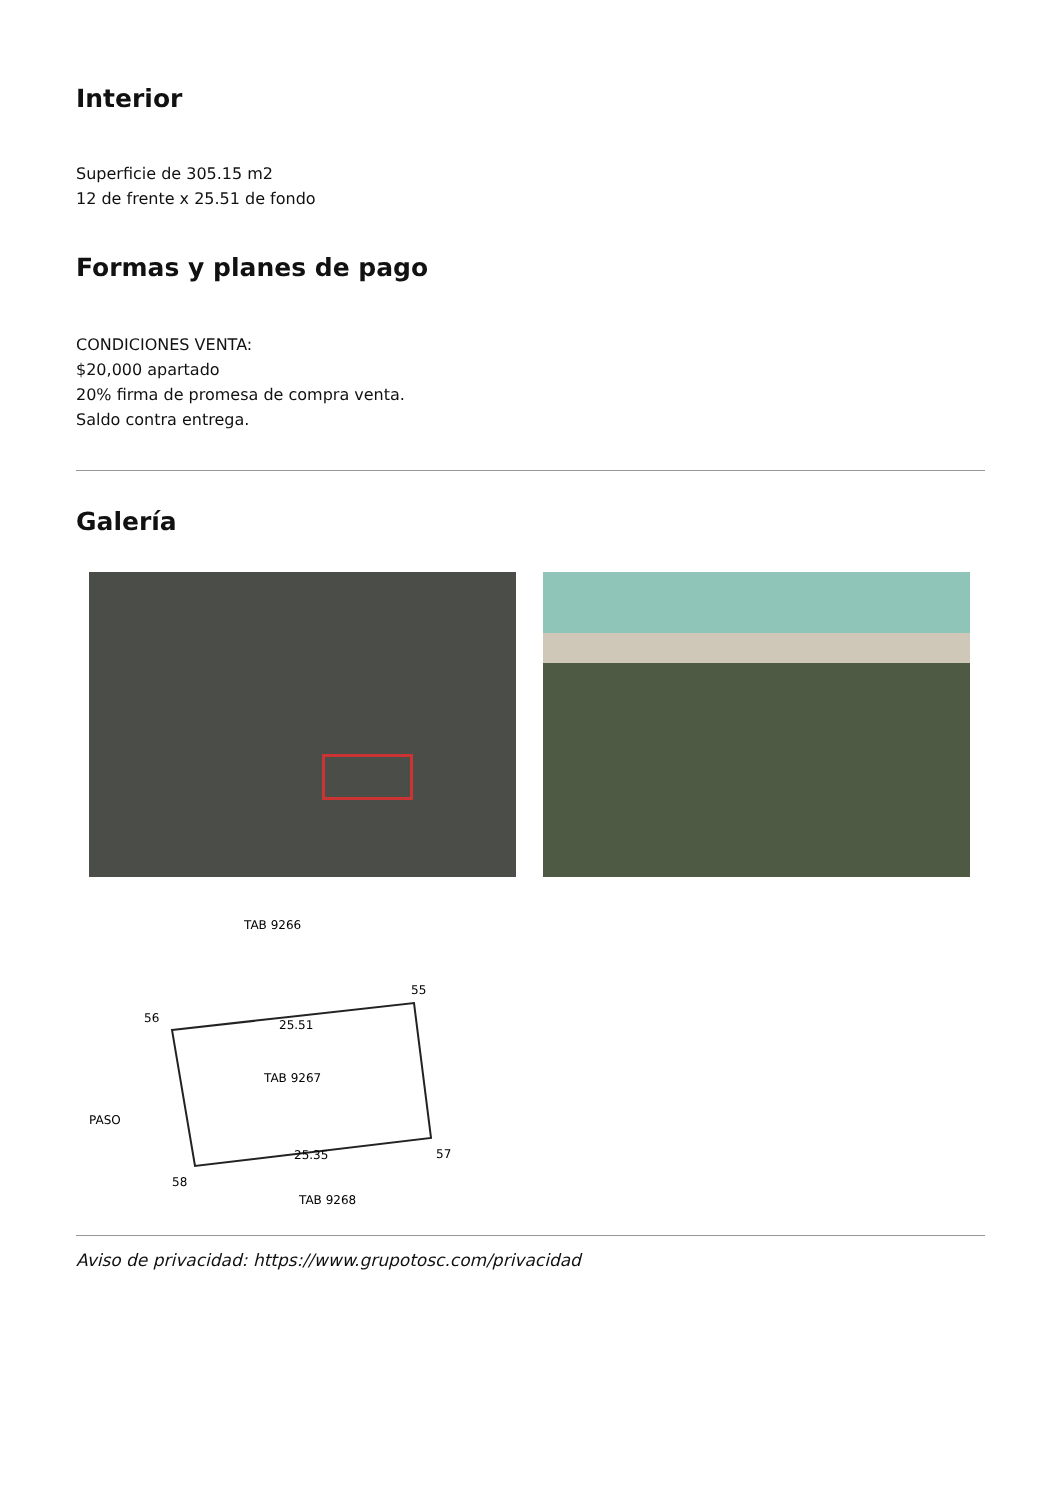Interior
Superficie de 305.15 m2
12 de frente x 25.51 de fondo
Formas y planes de pago
CONDICIONES VENTA:
$20,000 apartado
20% firma de promesa de compra venta.
Saldo contra entrega.
Galería
TAB 9266
56
55
25.51
TAB 9267
25.35
57
58
TAB 9268
PASO
Aviso de privacidad: https://www.grupotosc.com/privacidad